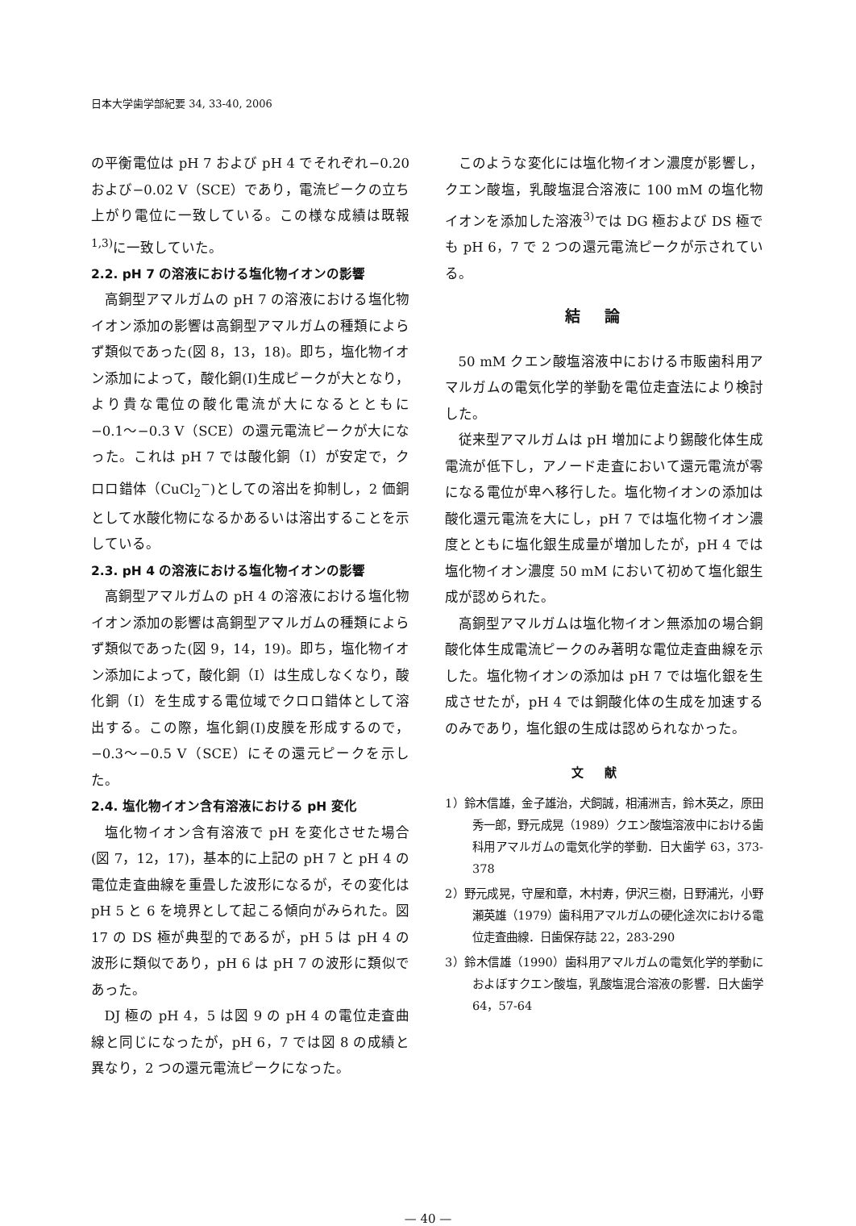日本大学歯学部紀要 34, 33-40, 2006
の平衡電位は pH 7 および pH 4 でそれぞれ−0.20 および−0.02 V（SCE）であり，電流ピークの立ち上がり電位に一致している。この様な成績は既報<sup>1,3)</sup>に一致していた。
2.2. pH 7 の溶液における塩化物イオンの影響
高銅型アマルガムの pH 7 の溶液における塩化物イオン添加の影響は高銅型アマルガムの種類によらず類似であった(図 8，13，18)。即ち，塩化物イオン添加によって，酸化銅(I)生成ピークが大となり，より貴な電位の酸化電流が大になるとともに−0.1〜−0.3 V（SCE）の還元電流ピークが大になった。これは pH 7 では酸化銅（I）が安定で，クロロ錯体（CuCl<sub>2</sub><sup>−</sup>)としての溶出を抑制し，2 価銅として水酸化物になるかあるいは溶出することを示している。
2.3. pH 4 の溶液における塩化物イオンの影響
高銅型アマルガムの pH 4 の溶液における塩化物イオン添加の影響は高銅型アマルガムの種類によらず類似であった(図 9，14，19)。即ち，塩化物イオン添加によって，酸化銅（I）は生成しなくなり，酸化銅（I）を生成する電位域でクロロ錯体として溶出する。この際，塩化銅(I)皮膜を形成するので，−0.3〜−0.5 V（SCE）にその還元ピークを示した。
2.4. 塩化物イオン含有溶液における pH 変化
塩化物イオン含有溶液で pH を変化させた場合(図 7，12，17)，基本的に上記の pH 7 と pH 4 の電位走査曲線を重畳した波形になるが，その変化は pH 5 と 6 を境界として起こる傾向がみられた。図 17 の DS 極が典型的であるが，pH 5 は pH 4 の波形に類似であり，pH 6 は pH 7 の波形に類似であった。
DJ 極の pH 4，5 は図 9 の pH 4 の電位走査曲線と同じになったが，pH 6，7 では図 8 の成績と異なり，2 つの還元電流ピークになった。
このような変化には塩化物イオン濃度が影響し，クエン酸塩，乳酸塩混合溶液に 100 mM の塩化物イオンを添加した溶液<sup>3)</sup>では DG 極および DS 極でも pH 6，7 で 2 つの還元電流ピークが示されている。
結論
50 mM クエン酸塩溶液中における市販歯科用アマルガムの電気化学的挙動を電位走査法により検討した。
従来型アマルガムは pH 増加により錫酸化体生成電流が低下し，アノード走査において還元電流が零になる電位が卑へ移行した。塩化物イオンの添加は酸化還元電流を大にし，pH 7 では塩化物イオン濃度とともに塩化銀生成量が増加したが，pH 4 では塩化物イオン濃度 50 mM において初めて塩化銀生成が認められた。
高銅型アマルガムは塩化物イオン無添加の場合銅酸化体生成電流ピークのみ著明な電位走査曲線を示した。塩化物イオンの添加は pH 7 では塩化銀を生成させたが，pH 4 では銅酸化体の生成を加速するのみであり，塩化銀の生成は認められなかった。
文献
1）鈴木信雄，金子雄治，犬飼誠，相浦洲吉，鈴木英之，原田秀一郎，野元成晃（1989）クエン酸塩溶液中における歯科用アマルガムの電気化学的挙動．日大歯学 63，373-378
2）野元成晃，守屋和章，木村寿，伊沢三樹，日野浦光，小野瀬英雄（1979）歯科用アマルガムの硬化途次における電位走査曲線．日歯保存誌 22，283-290
3）鈴木信雄（1990）歯科用アマルガムの電気化学的挙動におよぼすクエン酸塩，乳酸塩混合溶液の影響．日大歯学 64，57-64
— 40 —